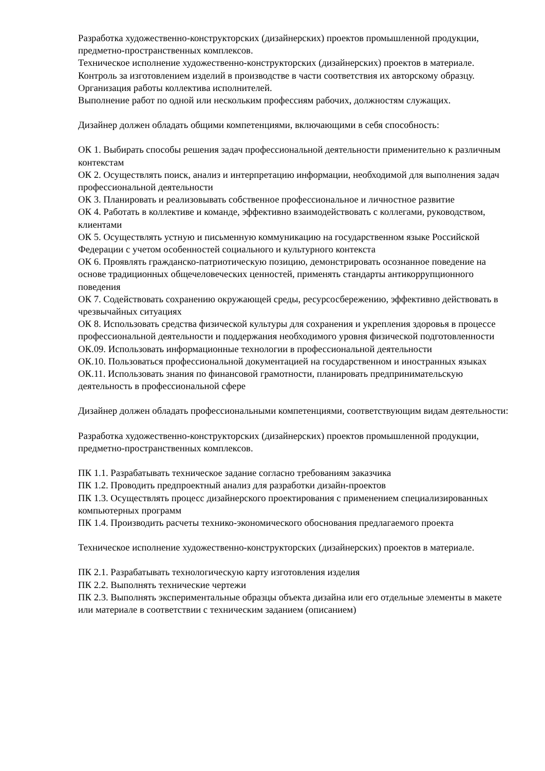Разработка художественно-конструкторских (дизайнерских) проектов промышленной продукции, предметно-пространственных комплексов.
Техническое исполнение художественно-конструкторских (дизайнерских) проектов в материале.
Контроль за изготовлением изделий в производстве в части соответствия их авторскому образцу.
Организация работы коллектива исполнителей.
Выполнение работ по одной или нескольким профессиям рабочих, должностям служащих.
Дизайнер должен обладать общими компетенциями, включающими в себя способность:
ОК 1. Выбирать способы решения задач профессиональной деятельности применительно к различным контекстам
ОК 2. Осуществлять поиск, анализ и интерпретацию информации, необходимой для выполнения задач профессиональной деятельности
ОК 3. Планировать и реализовывать собственное профессиональное и личностное развитие
ОК 4. Работать в коллективе и команде, эффективно взаимодействовать с коллегами, руководством, клиентами
ОК 5. Осуществлять устную и письменную коммуникацию на государственном языке Российской Федерации с учетом особенностей социального и культурного контекста
ОК 6. Проявлять гражданско-патриотическую позицию, демонстрировать осознанное поведение на основе традиционных общечеловеческих ценностей, применять стандарты антикоррупционного поведения
ОК 7. Содействовать сохранению окружающей среды, ресурсосбережению, эффективно действовать в чрезвычайных ситуациях
ОК 8. Использовать средства физической культуры для сохранения и укрепления здоровья в процессе профессиональной деятельности и поддержания необходимого уровня физической подготовленности
ОК.09. Использовать информационные технологии в профессиональной деятельности
ОК.10. Пользоваться профессиональной документацией на государственном и иностранных языках
ОК.11. Использовать знания по финансовой грамотности, планировать предпринимательскую деятельность в профессиональной сфере
Дизайнер должен обладать профессиональными компетенциями, соответствующим видам деятельности:
Разработка художественно-конструкторских (дизайнерских) проектов промышленной продукции, предметно-пространственных комплексов.
ПК 1.1. Разрабатывать техническое задание согласно требованиям заказчика
ПК 1.2. Проводить предпроектный анализ для разработки дизайн-проектов
ПК 1.3. Осуществлять процесс дизайнерского проектирования с применением специализированных компьютерных программ
ПК 1.4. Производить расчеты технико-экономического обоснования предлагаемого проекта
Техническое исполнение художественно-конструкторских (дизайнерских) проектов в материале.
ПК 2.1. Разрабатывать технологическую карту изготовления изделия
ПК 2.2. Выполнять технические чертежи
ПК 2.3. Выполнять экспериментальные образцы объекта дизайна или его отдельные элементы в макете или материале в соответствии с техническим заданием (описанием)